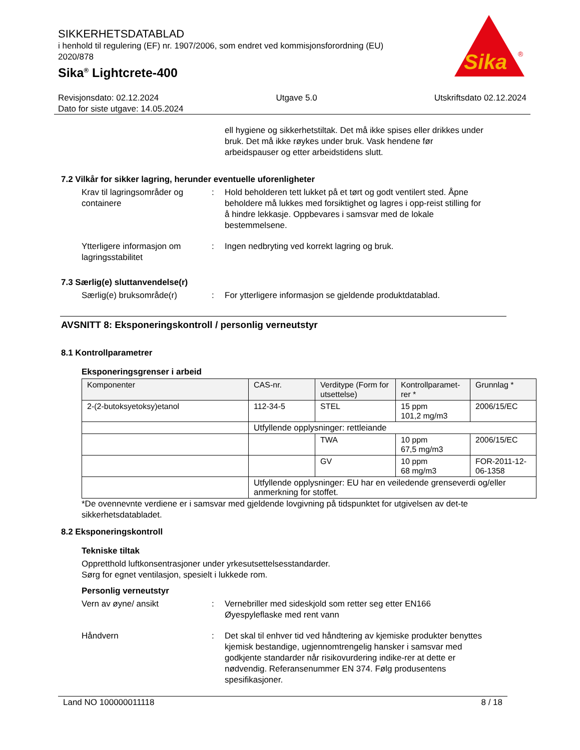SIKKERHETSDATABLAD
i henhold til regulering (EF) nr. 1907/2006, som endret ved kommisjonsforordning (EU) 2020/878
Sika<sup>®</sup> Lightcrete-400
Sika
®
Revisjonsdato: 02.12.2024 Utgave 5.0 Utskriftsdato 02.12.2024
Dato for siste utgave: 14.05.2024
ell hygiene og sikkerhetstiltak. Det må ikke spises eller drikkes under bruk. Det må ikke røykes under bruk. Vask hendene før arbeidspauser og etter arbeidstidens slutt.
7.2 Vilkår for sikker lagring, herunder eventuelle uforenligheter
Krav til lagringsområder og containere
: Hold beholderen tett lukket på et tørt og godt ventilert sted. Åpne beholdere må lukkes med forsiktighet og lagres i opp-reist stilling for å hindre lekkasje. Oppbevares i samsvar med de lokale bestemmelsene.
Ytterligere informasjon om lagringsstabilitet
: Ingen nedbryting ved korrekt lagring og bruk.
7.3 Særlig(e) sluttanvendelse(r)
Særlig(e) bruksområde(r) : For ytterligere informasjon se gjeldende produktdatablad.
AVSNITT 8: Eksponeringskontroll / personlig verneutstyr
8.1 Kontrollparametrer
Eksponeringsgrenser i arbeid
| Komponenter | CAS-nr. | Verditype (Form for utsettelse) | Kontrollparamet-rer * | Grunnlag * |
| --- | --- | --- | --- | --- |
| 2-(2-butoksyetoksy)etanol | 112-34-5 | STEL | 15 ppm 101,2 mg/m3 | 2006/15/EC |
| | Utfyllende opplysninger: rettleiande | | | |
| | | TWA | 10 ppm 67,5 mg/m3 | 2006/15/EC |
| | | GV | 10 ppm 68 mg/m3 | FOR-2011-12-06-1358 |
| | Utfyllende opplysninger: EU har en veiledende grenseverdi og/eller anmerkning for stoffet. | | | |
*De ovennevnte verdiene er i samsvar med gjeldende lovgivning på tidspunktet for utgivelsen av det-te sikkerhetsdatabladet.
8.2 Eksponeringskontroll
Tekniske tiltak
Oppretthold luftkonsentrasjoner under yrkesutsettelsesstandarder.
Sørg for egnet ventilasjon, spesielt i lukkede rom.
Personlig verneutstyr
Vern av øyne/ ansikt : Vernebriller med sideskjold som retter seg etter EN166
Øyespyleflaske med rent vann
Håndvern : Det skal til enhver tid ved håndtering av kjemiske produkter benyttes kjemisk bestandige, ugjennomtrengelig hansker i samsvar med godkjente standarder når risikovurdering indike-rer at dette er nødvendig. Referansenummer EN 374. Følg produsentens spesifikasjoner.
Land NO 100000011118 8 / 18